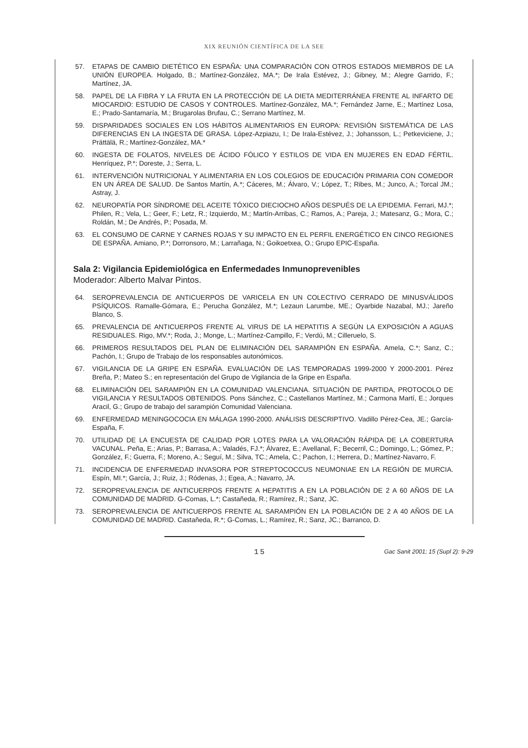XIX REUNIÓN CIENTÍFICA DE LA SEE
57. ETAPAS DE CAMBIO DIETÉTICO EN ESPAÑA: UNA COMPARACIÓN CON OTROS ESTADOS MIEMBROS DE LA UNIÓN EUROPEA. Holgado, B.; Martínez-González, MA.*; De Irala Estévez, J.; Gibney, M.; Alegre Garrido, F.; Martínez, JA.
58. PAPEL DE LA FIBRA Y LA FRUTA EN LA PROTECCIÓN DE LA DIETA MEDITERRÁNEA FRENTE AL INFARTO DE MIOCARDIO: ESTUDIO DE CASOS Y CONTROLES. Martínez-González, MA.*; Fernández Jarne, E.; Martínez Losa, E.; Prado-Santamaría, M.; Brugarolas Brufau, C.; Serrano Martínez, M.
59. DISPARIDADES SOCIALES EN LOS HÁBITOS ALIMENTARIOS EN EUROPA: REVISIÓN SISTEMÁTICA DE LAS DIFERENCIAS EN LA INGESTA DE GRASA. López-Azpiazu, I.; De Irala-Estévez, J.; Johansson, L.; Petkeviciene, J.; Prättälä, R.; Martínez-González, MA.*
60. INGESTA DE FOLATOS, NIVELES DE ÁCIDO FÓLICO Y ESTILOS DE VIDA EN MUJERES EN EDAD FÉRTIL. Henríquez, P.*; Doreste, J.; Serra, L.
61. INTERVENCIÓN NUTRICIONAL Y ALIMENTARIA EN LOS COLEGIOS DE EDUCACIÓN PRIMARIA CON COMEDOR EN UN ÁREA DE SALUD. De Santos Martín, A.*; Cáceres, M.; Álvaro, V.; López, T.; Ribes, M.; Junco, A.; Torcal JM.; Astray, J.
62. NEUROPATÍA POR SÍNDROME DEL ACEITE TÓXICO DIECIOCHO AÑOS DESPUÉS DE LA EPIDEMIA. Ferrari, MJ.*; Philen, R.; Vela, L.; Geer, F.; Letz, R.; Izquierdo, M.; Martín-Arribas, C.; Ramos, A.; Pareja, J.; Matesanz, G.; Mora, C.; Roldán, M.; De Andrés, P.; Posada, M.
63. EL CONSUMO DE CARNE Y CARNES ROJAS Y SU IMPACTO EN EL PERFIL ENERGÉTICO EN CINCO REGIONES DE ESPAÑA. Amiano, P.*; Dorronsoro, M.; Larrañaga, N.; Goikoetxea, O.; Grupo EPIC-España.
Sala 2: Vigilancia Epidemiológica en Enfermedades Inmunoprevenibles
Moderador: Alberto Malvar Pintos.
64. SEROPREVALENCIA DE ANTICUERPOS DE VARICELA EN UN COLECTIVO CERRADO DE MINUSVÁLIDOS PSÍQUICOS. Ramalle-Gómara, E.; Perucha González, M.*; Lezaun Larumbe, ME.; Oyarbide Nazabal, MJ.; Jareño Blanco, S.
65. PREVALENCIA DE ANTICUERPOS FRENTE AL VIRUS DE LA HEPATITIS A SEGÚN LA EXPOSICIÓN A AGUAS RESIDUALES. Rigo, MV.*; Roda, J.; Monge, L.; Martínez-Campillo, F.; Verdú, M.; Cilleruelo, S.
66. PRIMEROS RESULTADOS DEL PLAN DE ELIMINACIÓN DEL SARAMPIÓN EN ESPAÑA. Amela, C.*; Sanz, C.; Pachón, I.; Grupo de Trabajo de los responsables autonómicos.
67. VIGILANCIA DE LA GRIPE EN ESPAÑA. EVALUACIÓN DE LAS TEMPORADAS 1999-2000 Y 2000-2001. Pérez Breña, P.; Mateo S.; en representación del Grupo de Vigilancia de la Gripe en España.
68. ELIMINACIÓN DEL SARAMPIÓN EN LA COMUNIDAD VALENCIANA. SITUACIÓN DE PARTIDA, PROTOCOLO DE VIGILANCIA Y RESULTADOS OBTENIDOS. Pons Sánchez, C.; Castellanos Martínez, M.; Carmona Martí, E.; Jorques Aracil, G.; Grupo de trabajo del sarampión Comunidad Valenciana.
69. ENFERMEDAD MENINGOCOCIA EN MÁLAGA 1990-2000. ANÁLISIS DESCRIPTIVO. Vadillo Pérez-Cea, JE.; García-España, F.
70. UTILIDAD DE LA ENCUESTA DE CALIDAD POR LOTES PARA LA VALORACIÓN RÁPIDA DE LA COBERTURA VACUNAL. Peña, E.; Arias, P.; Barrasa, A.; Valadés, FJ.*; Álvarez, E.; Avellanal, F.; Becerril, C.; Domingo, L.; Gómez, P.; González, F.; Guerra, F.; Moreno, A.; Seguí, M.; Silva, TC.; Amela, C.; Pachon, I.; Herrera, D.; Martínez-Navarro, F.
71. INCIDENCIA DE ENFERMEDAD INVASORA POR STREPTOCOCCUS NEUMONIAE EN LA REGIÓN DE MURCIA. Espín, MI.*; García, J.; Ruiz, J.; Ródenas, J.; Egea, A.; Navarro, JA.
72. SEROPREVALENCIA DE ANTICUERPOS FRENTE A HEPATITIS A EN LA POBLACIÓN DE 2 A 60 AÑOS DE LA COMUNIDAD DE MADRID. G-Comas, L.*; Castañeda, R.; Ramírez, R.; Sanz, JC.
73. SEROPREVALENCIA DE ANTICUERPOS FRENTE AL SARAMPIÓN EN LA POBLACIÓN DE 2 A 40 AÑOS DE LA COMUNIDAD DE MADRID. Castañeda, R.*; G-Comas, L.; Ramírez, R.; Sanz, JC.; Barranco, D.
15 Gac Sanit 2001; 15 (Supl 2): 9-29